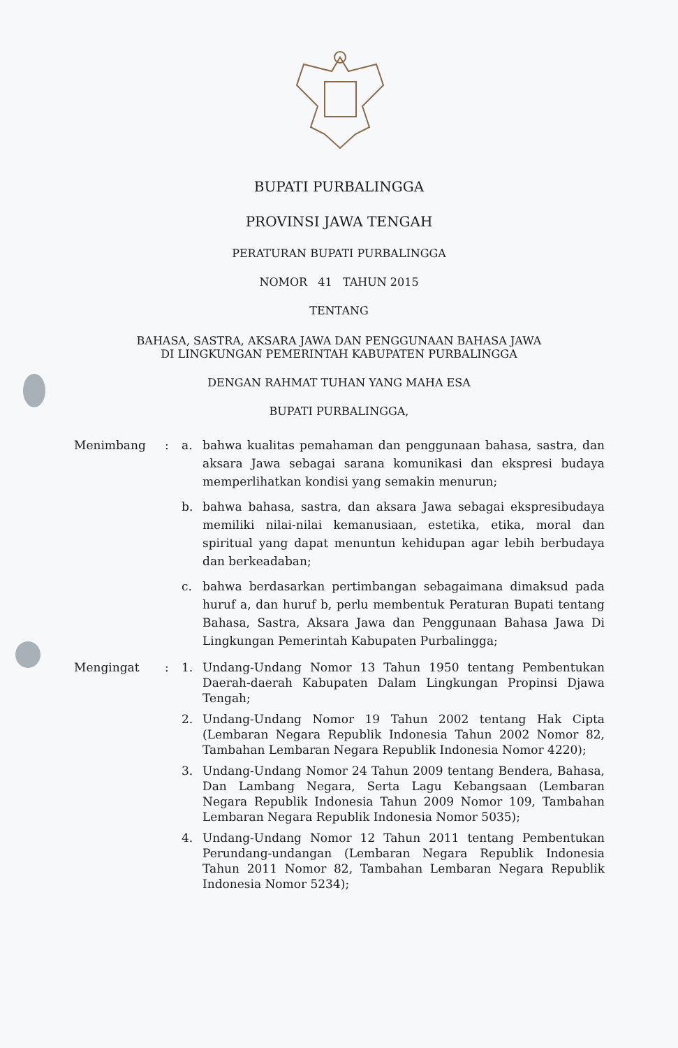BUPATI PURBALINGGA
PROVINSI JAWA TENGAH
PERATURAN BUPATI PURBALINGGA
NOMOR 41 TAHUN 2015
TENTANG
BAHASA, SASTRA, AKSARA JAWA DAN PENGGUNAAN BAHASA JAWA
DI LINGKUNGAN PEMERINTAH KABUPATEN PURBALINGGA
DENGAN RAHMAT TUHAN YANG MAHA ESA
BUPATI PURBALINGGA,
| Menimbang | : | a. | bahwa kualitas pemahaman dan penggunaan bahasa, sastra, dan aksara Jawa sebagai sarana komunikasi dan ekspresi budaya memperlihatkan kondisi yang semakin menurun; |
| | | b. | bahwa bahasa, sastra, dan aksara Jawa sebagai ekspresibudaya memiliki nilai-nilai kemanusiaan, estetika, etika, moral dan spiritual yang dapat menuntun kehidupan agar lebih berbudaya dan berkeadaban; |
| | | c. | bahwa berdasarkan pertimbangan sebagaimana dimaksud pada huruf a, dan huruf b, perlu membentuk Peraturan Bupati tentang Bahasa, Sastra, Aksara Jawa dan Penggunaan Bahasa Jawa Di Lingkungan Pemerintah Kabupaten Purbalingga; |
| Mengingat | : | 1. | Undang-Undang Nomor 13 Tahun 1950 tentang Pembentukan Daerah-daerah Kabupaten Dalam Lingkungan Propinsi Djawa Tengah; |
| | | 2. | Undang-Undang Nomor 19 Tahun 2002 tentang Hak Cipta (Lembaran Negara Republik Indonesia Tahun 2002 Nomor 82, Tambahan Lembaran Negara Republik Indonesia Nomor 4220); |
| | | 3. | Undang-Undang Nomor 24 Tahun 2009 tentang Bendera, Bahasa, Dan Lambang Negara, Serta Lagu Kebangsaan (Lembaran Negara Republik Indonesia Tahun 2009 Nomor 109, Tambahan Lembaran Negara Republik Indonesia Nomor 5035); |
| | | 4. | Undang-Undang Nomor 12 Tahun 2011 tentang Pembentukan Perundang-undangan (Lembaran Negara Republik Indonesia Tahun 2011 Nomor 82, Tambahan Lembaran Negara Republik Indonesia Nomor 5234); |